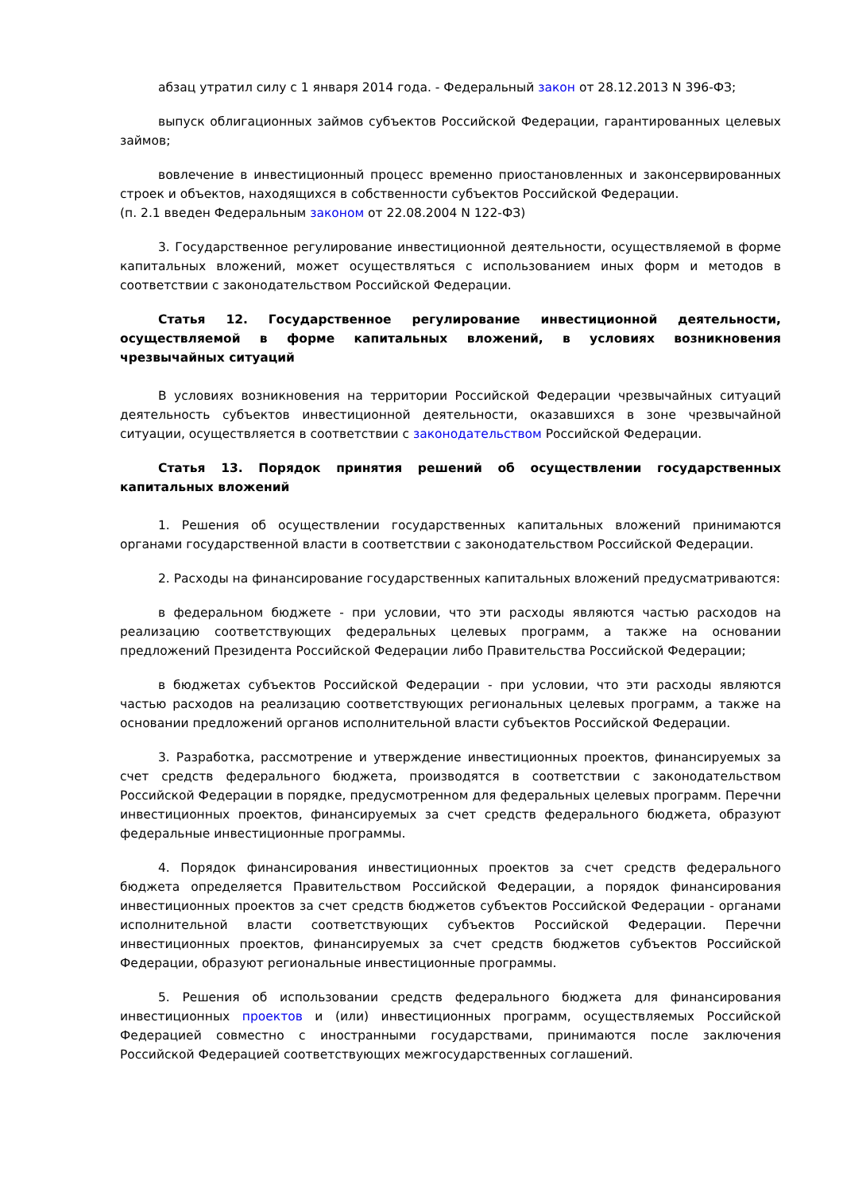абзац утратил силу с 1 января 2014 года. - Федеральный закон от 28.12.2013 N 396-ФЗ;
выпуск облигационных займов субъектов Российской Федерации, гарантированных целевых займов;
вовлечение в инвестиционный процесс временно приостановленных и законсервированных строек и объектов, находящихся в собственности субъектов Российской Федерации.
(п. 2.1 введен Федеральным законом от 22.08.2004 N 122-ФЗ)
3. Государственное регулирование инвестиционной деятельности, осуществляемой в форме капитальных вложений, может осуществляться с использованием иных форм и методов в соответствии с законодательством Российской Федерации.
Статья 12. Государственное регулирование инвестиционной деятельности, осуществляемой в форме капитальных вложений, в условиях возникновения чрезвычайных ситуаций
В условиях возникновения на территории Российской Федерации чрезвычайных ситуаций деятельность субъектов инвестиционной деятельности, оказавшихся в зоне чрезвычайной ситуации, осуществляется в соответствии с законодательством Российской Федерации.
Статья 13. Порядок принятия решений об осуществлении государственных капитальных вложений
1. Решения об осуществлении государственных капитальных вложений принимаются органами государственной власти в соответствии с законодательством Российской Федерации.
2. Расходы на финансирование государственных капитальных вложений предусматриваются:
в федеральном бюджете - при условии, что эти расходы являются частью расходов на реализацию соответствующих федеральных целевых программ, а также на основании предложений Президента Российской Федерации либо Правительства Российской Федерации;
в бюджетах субъектов Российской Федерации - при условии, что эти расходы являются частью расходов на реализацию соответствующих региональных целевых программ, а также на основании предложений органов исполнительной власти субъектов Российской Федерации.
3. Разработка, рассмотрение и утверждение инвестиционных проектов, финансируемых за счет средств федерального бюджета, производятся в соответствии с законодательством Российской Федерации в порядке, предусмотренном для федеральных целевых программ. Перечни инвестиционных проектов, финансируемых за счет средств федерального бюджета, образуют федеральные инвестиционные программы.
4. Порядок финансирования инвестиционных проектов за счет средств федерального бюджета определяется Правительством Российской Федерации, а порядок финансирования инвестиционных проектов за счет средств бюджетов субъектов Российской Федерации - органами исполнительной власти соответствующих субъектов Российской Федерации. Перечни инвестиционных проектов, финансируемых за счет средств бюджетов субъектов Российской Федерации, образуют региональные инвестиционные программы.
5. Решения об использовании средств федерального бюджета для финансирования инвестиционных проектов и (или) инвестиционных программ, осуществляемых Российской Федерацией совместно с иностранными государствами, принимаются после заключения Российской Федерацией соответствующих межгосударственных соглашений.